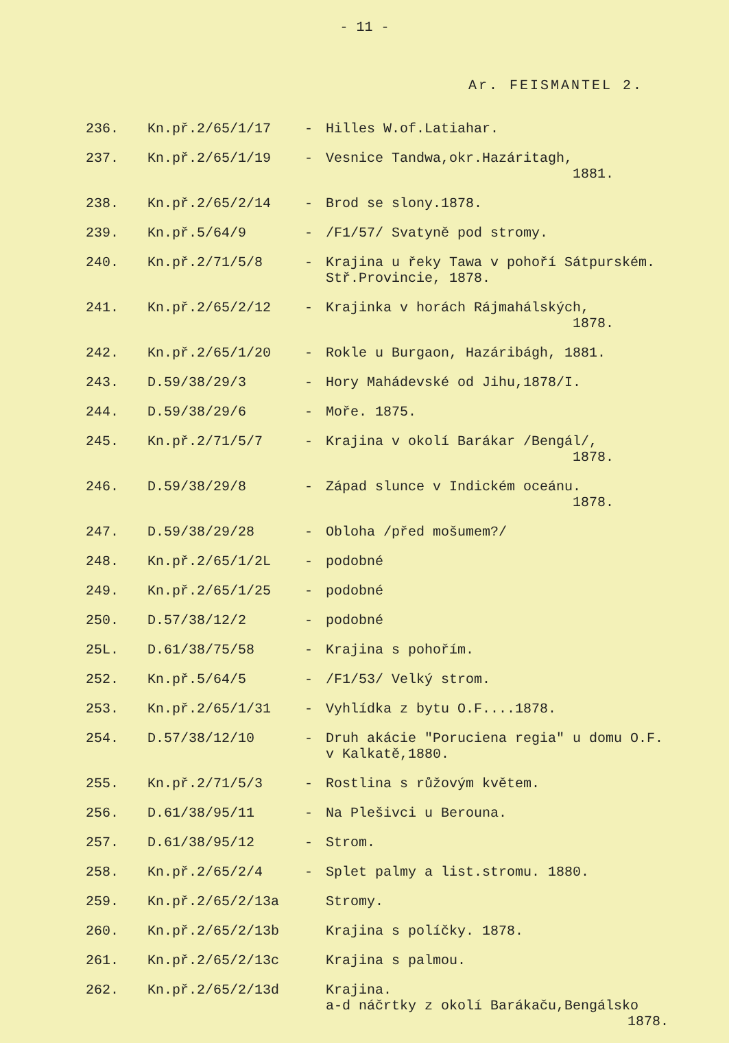- 11 -
Ar. FEISMANTEL 2.
| 236. | Kn.př.2/65/1/17 | - | Hilles W.of.Latiahar. |
| 237. | Kn.př.2/65/1/19 | - | Vesnice Tandwa,okr.Hazáritagh, 1881. |
| 238. | Kn.př.2/65/2/14 | - | Brod se slony.1878. |
| 239. | Kn.př.5/64/9 | - | /F1/57/ Svatyně pod stromy. |
| 240. | Kn.př.2/71/5/8 | - | Krajina u řeky Tawa v pohoří Sátpurském. Stř.Provincie, 1878. |
| 241. | Kn.př.2/65/2/12 | - | Krajinka v horách Rájmahálských, 1878. |
| 242. | Kn.př.2/65/1/20 | - | Rokle u Burgaon, Hazáribágh, 1881. |
| 243. | D.59/38/29/3 | - | Hory Mahádevské od Jihu,1878/I. |
| 244. | D.59/38/29/6 | - | Moře. 1875. |
| 245. | Kn.př.2/71/5/7 | - | Krajina v okolí Barákar /Bengál/, 1878. |
| 246. | D.59/38/29/8 | - | Západ slunce v Indickém oceánu. 1878. |
| 247. | D.59/38/29/28 | - | Obloha /před mošumem?/ |
| 248. | Kn.př.2/65/1/2L | - | podobné |
| 249. | Kn.př.2/65/1/25 | - | podobné |
| 250. | D.57/38/12/2 | - | podobné |
| 25L. | D.61/38/75/58 | - | Krajina s pohořím. |
| 252. | Kn.př.5/64/5 | - | /F1/53/ Velký strom. |
| 253. | Kn.př.2/65/1/31 | - | Vyhlídka z bytu O.F....1878. |
| 254. | D.57/38/12/10 | - | Druh akácie "Poruciena regia" u domu O.F. v Kalkatě,1880. |
| 255. | Kn.př.2/71/5/3 | - | Rostlina s růžovým květem. |
| 256. | D.61/38/95/11 | - | Na Plešivci u Berouna. |
| 257. | D.61/38/95/12 | - | Strom. |
| 258. | Kn.př.2/65/2/4 | - | Splet palmy a list.stromu. 1880. |
| 259. | Kn.př.2/65/2/13a | | Stromy. |
| 260. | Kn.př.2/65/2/13b | | Krajina s políčky. 1878. |
| 261. | Kn.př.2/65/2/13c | | Krajina s palmou. |
| 262. | Kn.př.2/65/2/13d | | Krajina. a-d náčrtky z okolí Barákaču,Bengálsko 1878. |